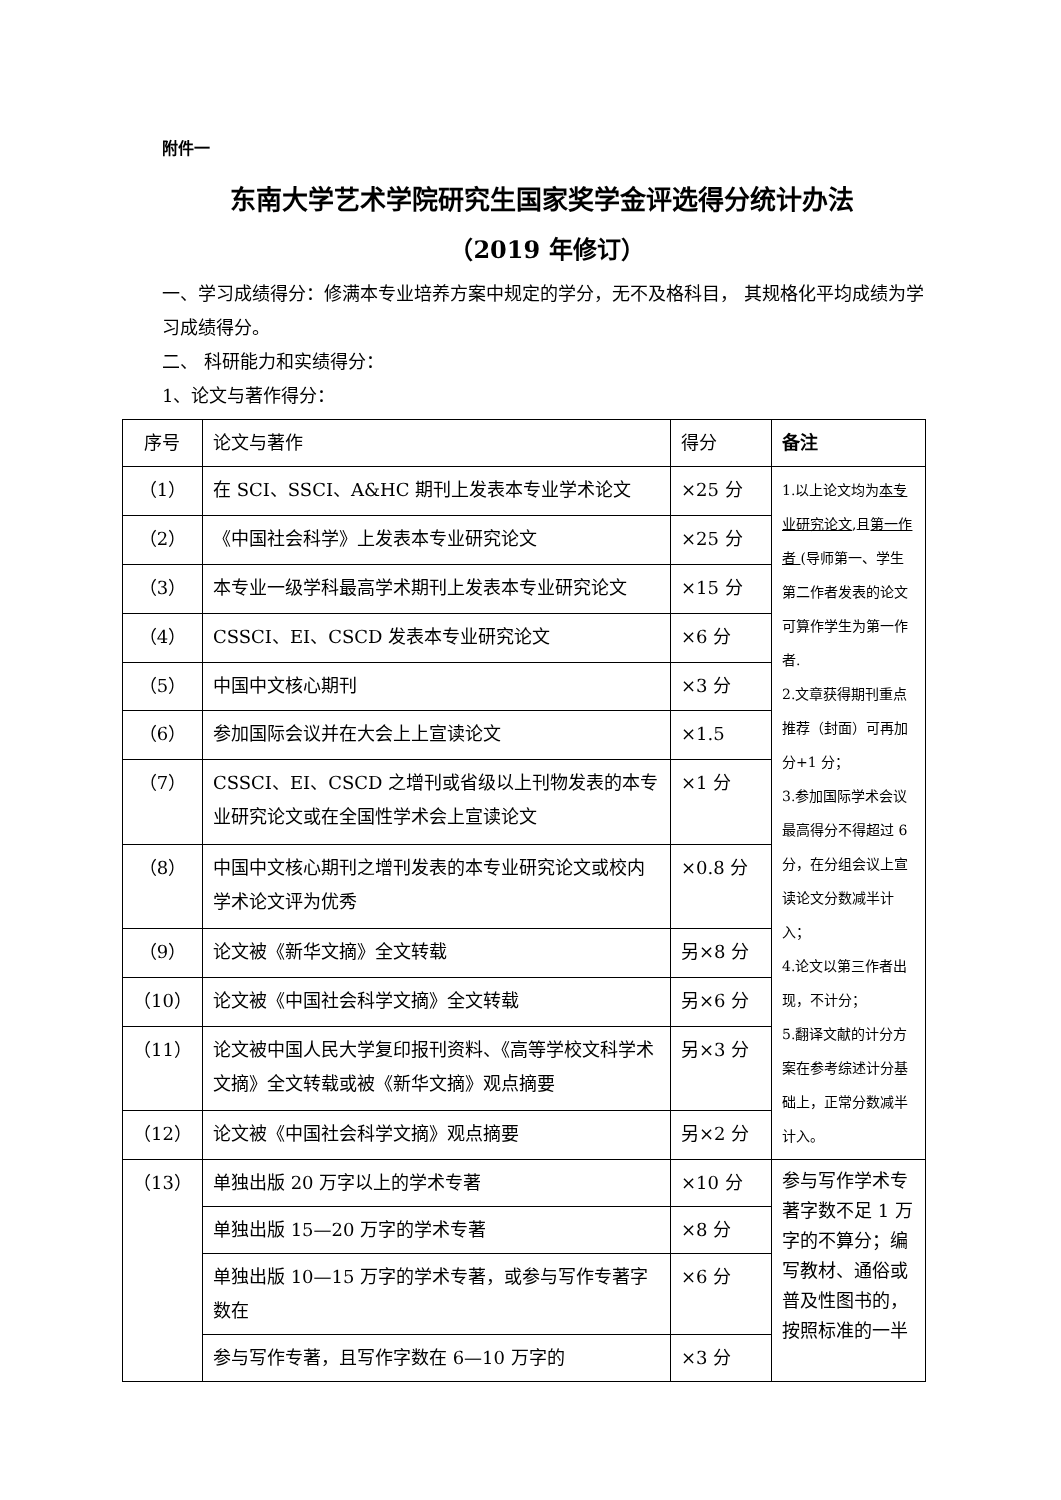附件一
东南大学艺术学院研究生国家奖学金评选得分统计办法
（2019 年修订）
一、学习成绩得分：修满本专业培养方案中规定的学分，无不及格科目， 其规格化平均成绩为学习成绩得分。
二、 科研能力和实绩得分：
1、论文与著作得分：
| 序号 | 论文与著作 | 得分 | 备注 |
| --- | --- | --- | --- |
| （1） | 在 SCI、SSCI、A&HC 期刊上发表本专业学术论文 | ×25 分 | 1.以上论文均为 本专业研究论文 ,且 第一作者 (导师第一、学生第二作者发表的论文可算作学生为第一作者. 2.文章获得期刊重点推荐（封面）可再加分+1 分； 3.参加国际学术会议最高得分不得超过 6 分，在分组会议上宣读论文分数减半计入； 4.论文以第三作者出现，不计分； 5.翻译文献的计分方案在参考综述计分基础上，正常分数减半计入。 |
| （2） | 《中国社会科学》上发表本专业研究论文 | ×25 分 | |
| （3） | 本专业一级学科最高学术期刊上发表本专业研究论文 | ×15 分 | |
| （4） | CSSCI、EI、CSCD 发表本专业研究论文 | ×6 分 | |
| （5） | 中国中文核心期刊 | ×3 分 | |
| （6） | 参加国际会议并在大会上上宣读论文 | ×1.5 | |
| （7） | CSSCI、EI、CSCD 之增刊或省级以上刊物发表的本专业研究论文或在全国性学术会上宣读论文 | ×1 分 | |
| （8） | 中国中文核心期刊之增刊发表的本专业研究论文或校内学术论文评为优秀 | ×0.8 分 | |
| （9） | 论文被《新华文摘》全文转载 | 另×8 分 | |
| （10） | 论文被《中国社会科学文摘》全文转载 | 另×6 分 | |
| （11） | 论文被中国人民大学复印报刊资料、《高等学校文科学术文摘》全文转载或被《新华文摘》观点摘要 | 另×3 分 | |
| （12） | 论文被《中国社会科学文摘》观点摘要 | 另×2 分 | |
| （13） | 单独出版 20 万字以上的学术专著 | ×10 分 | 参与写作学术专著字数不足 1 万字的不算分；编写教材、通俗或普及性图书的，按照标准的一半 |
| | 单独出版 15—20 万字的学术专著 | ×8 分 | |
| | 单独出版 10—15 万字的学术专著，或参与写作专著字数在 | ×6 分 | |
| | 参与写作专著，且写作字数在 6—10 万字的 | ×3 分 | |